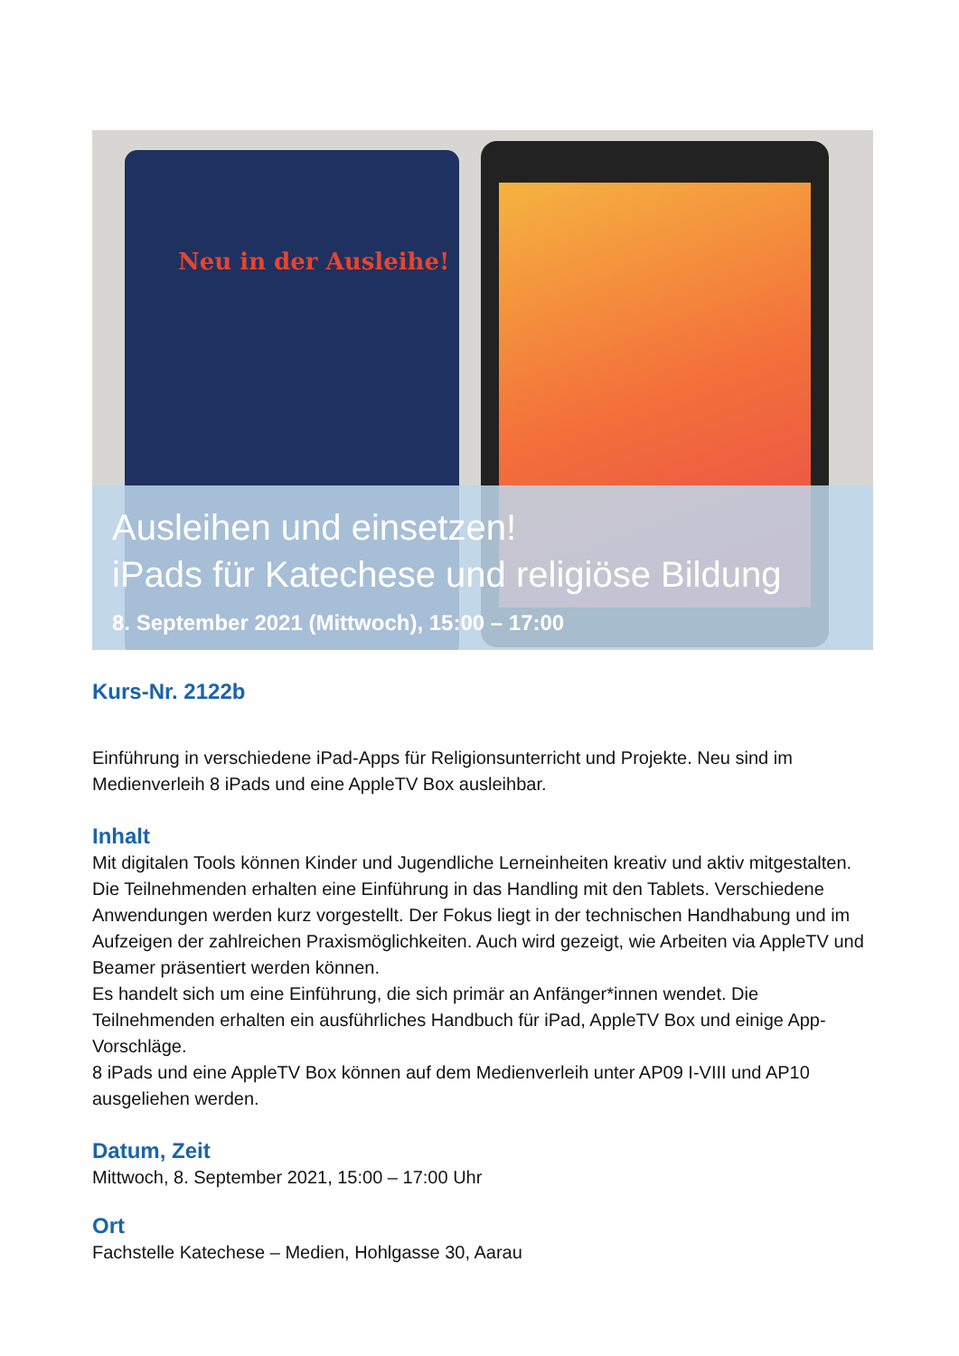Neu in der Ausleihe!
Ausleihen und einsetzen!
iPads für Katechese und religiöse Bildung
8. September 2021 (Mittwoch), 15:00 – 17:00
Kurs-Nr. 2122b
Einführung in verschiedene iPad-Apps für Religionsunterricht und Projekte. Neu sind im Medienverleih 8 iPads und eine AppleTV Box ausleihbar.
Inhalt
Mit digitalen Tools können Kinder und Jugendliche Lerneinheiten kreativ und aktiv mitgestalten. Die Teilnehmenden erhalten eine Einführung in das Handling mit den Tablets. Verschiedene Anwendungen werden kurz vorgestellt. Der Fokus liegt in der technischen Handhabung und im Aufzeigen der zahlreichen Praxismöglichkeiten. Auch wird gezeigt, wie Arbeiten via AppleTV und Beamer präsentiert werden können.
Es handelt sich um eine Einführung, die sich primär an Anfänger*innen wendet. Die Teilnehmenden erhalten ein ausführliches Handbuch für iPad, AppleTV Box und einige App-Vorschläge.
8 iPads und eine AppleTV Box können auf dem Medienverleih unter AP09 I-VIII und AP10 ausgeliehen werden.
Datum, Zeit
Mittwoch, 8. September 2021, 15:00 – 17:00 Uhr
Ort
Fachstelle Katechese – Medien, Hohlgasse 30, Aarau